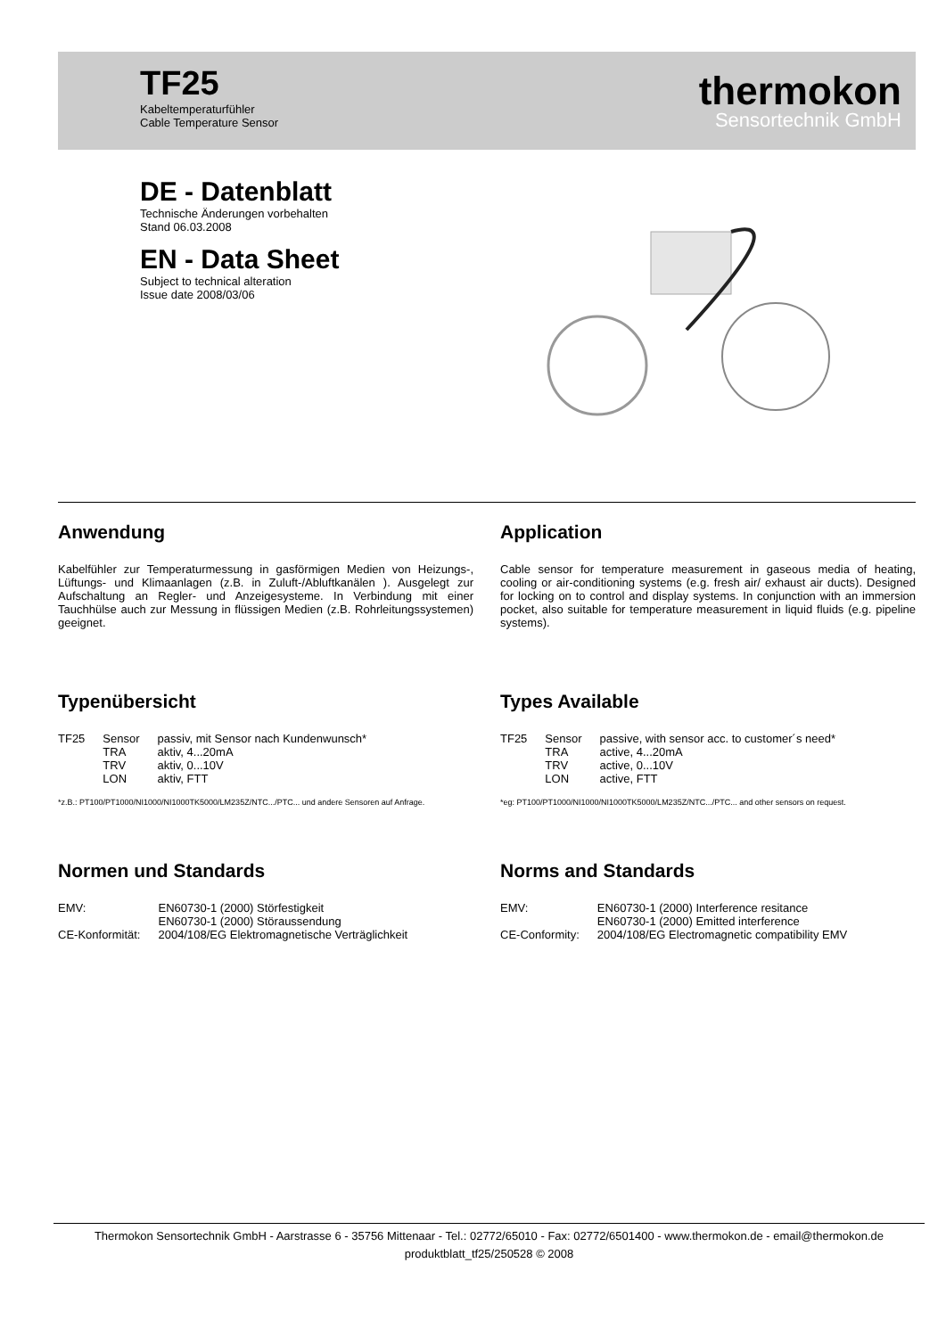TF25
Kabeltemperaturfühler
Cable Temperature Sensor
thermokon
Sensortechnik GmbH
DE - Datenblatt
Technische Änderungen vorbehalten
Stand 06.03.2008
EN - Data Sheet
Subject to technical alteration
Issue date 2008/03/06
Anwendung
Kabelfühler zur Temperaturmessung in gasförmigen Medien von Heizungs-, Lüftungs- und Klimaanlagen (z.B. in Zuluft-/Abluftkanälen ). Ausgelegt zur Aufschaltung an Regler- und Anzeigesysteme. In Verbindung mit einer Tauchhülse auch zur Messung in flüssigen Medien (z.B. Rohrleitungssystemen) geeignet.
Typenübersicht
| TF25 | Sensor | passiv, mit Sensor nach Kundenwunsch* |
| | TRA | aktiv, 4...20mA |
| | TRV | aktiv, 0...10V |
| | LON | aktiv, FTT |
*z.B.: PT100/PT1000/NI1000/NI1000TK5000/LM235Z/NTC.../PTC... und andere Sensoren auf Anfrage.
Normen und Standards
| EMV: | EN60730-1 (2000) Störfestigkeit EN60730-1 (2000) Störaussendung |
| CE-Konformität: | 2004/108/EG Elektromagnetische Verträglichkeit |
Application
Cable sensor for temperature measurement in gaseous media of heating, cooling or air-conditioning systems (e.g. fresh air/ exhaust air ducts). Designed for locking on to control and display systems. In conjunction with an immersion pocket, also suitable for temperature measurement in liquid fluids (e.g. pipeline systems).
Types Available
| TF25 | Sensor | passive, with sensor acc. to customer´s need* |
| | TRA | active, 4...20mA |
| | TRV | active, 0...10V |
| | LON | active, FTT |
*eg: PT100/PT1000/NI1000/NI1000TK5000/LM235Z/NTC.../PTC... and other sensors on request.
Norms and Standards
| EMV: | EN60730-1 (2000) Interference resitance EN60730-1 (2000) Emitted interference |
| CE-Conformity: | 2004/108/EG Electromagnetic compatibility EMV |
Thermokon Sensortechnik GmbH - Aarstrasse 6 - 35756 Mittenaar - Tel.: 02772/65010 - Fax: 02772/6501400 - www.thermokon.de - email@thermokon.de
produktblatt_tf25/250528 © 2008